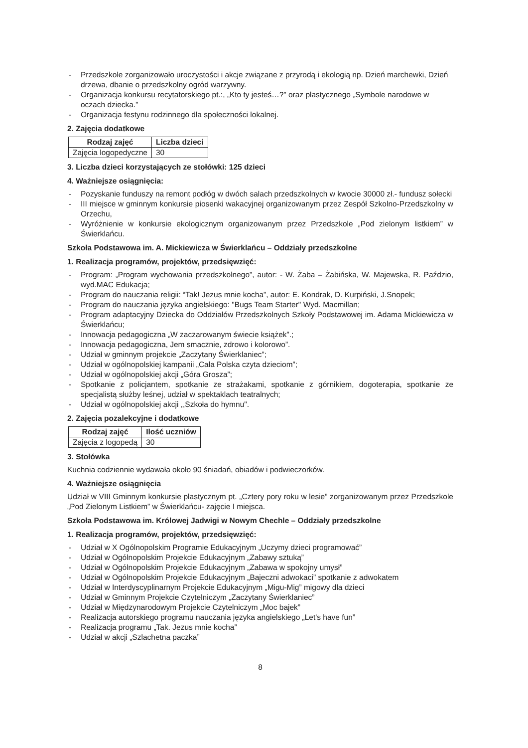- Przedszkole zorganizowało uroczystości i akcje związane z przyrodą i ekologią np. Dzień marchewki, Dzień drzewa, dbanie o przedszkolny ogród warzywny.
- Organizacja konkursu recytatorskiego pt.:, „Kto ty jesteś…?” oraz plastycznego „Symbole narodowe w oczach dziecka.”
- Organizacja festynu rodzinnego dla społeczności lokalnej.
2. Zajęcia dodatkowe
| Rodzaj zajęć | Liczba dzieci |
| --- | --- |
| Zajęcia logopedyczne | 30 |
3. Liczba dzieci korzystających ze stołówki: 125 dzieci
4. Ważniejsze osiągnięcia:
- Pozyskanie funduszy na remont podłóg w dwóch salach przedszkolnych w kwocie 30000 zł.- fundusz sołecki
- III miejsce w gminnym konkursie piosenki wakacyjnej organizowanym przez Zespół Szkolno-Przedszkolny w Orzechu,
- Wyróżnienie w konkursie ekologicznym organizowanym przez Przedszkole „Pod zielonym listkiem” w Świerklańcu.
Szkoła Podstawowa im. A. Mickiewicza w Świerklańcu – Oddziały przedszkolne
1. Realizacja programów, projektów, przedsięwzięć:
- Program: „Program wychowania przedszkolnego”, autor: - W. Żaba – Żabińska, W. Majewska, R. Paździo, wyd.MAC Edukacja;
- Program do nauczania religii: “Tak! Jezus mnie kocha”, autor: E. Kondrak, D. Kurpiński, J.Snopek;
- Program do nauczania języka angielskiego: "Bugs Team Starter" Wyd. Macmillan;
- Program adaptacyjny Dziecka do Oddziałów Przedszkolnych Szkoły Podstawowej im. Adama Mickiewicza w Świerklańcu;
- Innowacja pedagogiczna „W zaczarowanym świecie książek”.;
- Innowacja pedagogiczna, Jem smacznie, zdrowo i kolorowo”.
- Udział w gminnym projekcie „Zaczytany Świerklaniec”;
- Udział w ogólnopolskiej kampanii „Cała Polska czyta dzieciom”;
- Udział w ogólnopolskiej akcji „Góra Grosza”;
- Spotkanie z policjantem, spotkanie ze strażakami, spotkanie z górnikiem, dogoterapia, spotkanie ze specjalistą służby leśnej, udział w spektaklach teatralnych;
- Udział w ogólnopolskiej akcji ,,Szkoła do hymnu".
2. Zajęcia pozalekcyjne i dodatkowe
| Rodzaj zajęć | Ilość uczniów |
| --- | --- |
| Zajęcia z logopedą | 30 |
3. Stołówka
Kuchnia codziennie wydawała około 90 śniadań, obiadów i podwieczorków.
4. Ważniejsze osiągnięcia
Udział w VIII Gminnym konkursie plastycznym pt. „Cztery pory roku w lesie” zorganizowanym przez Przedszkole „Pod Zielonym Listkiem” w Świerklańcu- zajęcie I miejsca.
Szkoła Podstawowa im. Królowej Jadwigi w Nowym Chechle – Oddziały przedszkolne
1. Realizacja programów, projektów, przedsięwzięć:
- Udział w X Ogólnopolskim Programie Edukacyjnym „Uczymy dzieci programować”
- Udział w Ogólnopolskim Projekcie Edukacyjnym „Zabawy sztuką”
- Udział w Ogólnopolskim Projekcie Edukacyjnym „Zabawa w spokojny umysł”
- Udział w Ogólnopolskim Projekcie Edukacyjnym „Bajeczni adwokaci” spotkanie z adwokatem
- Udział w Interdyscyplinarnym Projekcie Edukacyjnym „Migu-Mig” migowy dla dzieci
- Udział w Gminnym Projekcie Czytelniczym „Zaczytany Świerklaniec”
- Udział w Międzynarodowym Projekcie Czytelniczym „Moc bajek”
- Realizacja autorskiego programu nauczania języka angielskiego „Let's have fun”
- Realizacja programu „Tak. Jezus mnie kocha”
- Udział w akcji „Szlachetna paczka”
8